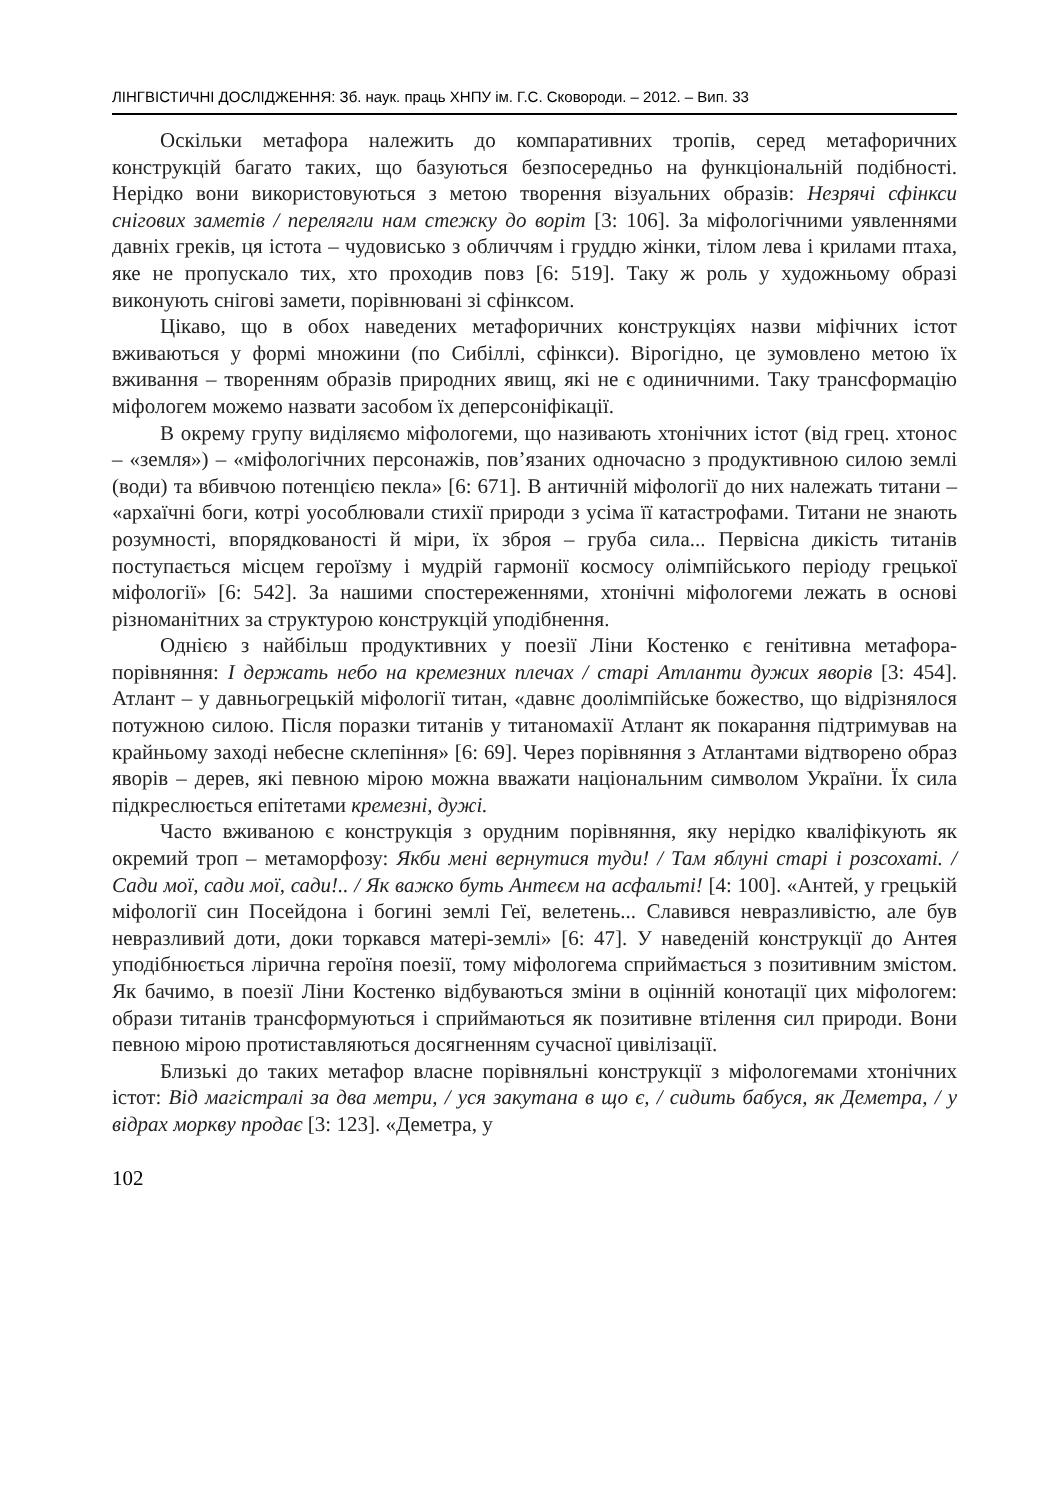ЛІНГВІСТИЧНІ ДОСЛІДЖЕННЯ: Зб. наук. праць ХНПУ ім. Г.С. Сковороди. – 2012. – Вип. 33
Оскільки метафора належить до компаративних тропів, серед метафоричних конструкцій багато таких, що базуються безпосередньо на функціональній подібності. Нерідко вони використовуються з метою творення візуальних образів: Незрячі сфінкси снігових заметів / перелягли нам стежку до воріт [3: 106]. За міфологічними уявленнями давніх греків, ця істота – чудовисько з обличчям і груддю жінки, тілом лева і крилами птаха, яке не пропускало тих, хто проходив повз [6: 519]. Таку ж роль у художньому образі виконують снігові замети, порівнювані зі сфінксом.
Цікаво, що в обох наведених метафоричних конструкціях назви міфічних істот вживаються у формі множини (по Сибіллі, сфінкси). Вірогідно, це зумовлено метою їх вживання – творенням образів природних явищ, які не є одиничними. Таку трансформацію міфологем можемо назвати засобом їх деперсоніфікації.
В окрему групу виділяємо міфологеми, що називають хтонічних істот (від грец. хтонос – «земля») – «міфологічних персонажів, пов’язаних одночасно з продуктивною силою землі (води) та вбивчою потенцією пекла» [6: 671]. В античній міфології до них належать титани – «архаїчні боги, котрі уособлювали стихії природи з усіма її катастрофами. Титани не знають розумності, впорядкованості й міри, їх зброя – груба сила... Первісна дикість титанів поступається місцем героїзму і мудрій гармонії космосу олімпійського періоду грецької міфології» [6: 542]. За нашими спостереженнями, хтонічні міфологеми лежать в основі різноманітних за структурою конструкцій уподібнення.
Однією з найбільш продуктивних у поезії Ліни Костенко є генітивна метафора-порівняння: І держать небо на кремезних плечах / старі Атланти дужих яворів [3: 454]. Атлант – у давньогрецькій міфології титан, «давнє доолімпійське божество, що відрізнялося потужною силою. Після поразки титанів у титаномахії Атлант як покарання підтримував на крайньому заході небесне склепіння» [6: 69]. Через порівняння з Атлантами відтворено образ яворів – дерев, які певною мірою можна вважати національним символом України. Їх сила підкреслюється епітетами кремезні, дужі.
Часто вживаною є конструкція з орудним порівняння, яку нерідко кваліфікують як окремий троп – метаморфозу: Якби мені вернутися туди! / Там яблуні старі і розсохаті. / Сади мої, сади мої, сади!.. / Як важко буть Антеєм на асфальті! [4: 100]. «Антей, у грецькій міфології син Посейдона і богині землі Геї, велетень... Славився невразливістю, але був невразливий доти, доки торкався матері-землі» [6: 47]. У наведеній конструкції до Антея уподібнюється лірична героїня поезії, тому міфологема сприймається з позитивним змістом. Як бачимо, в поезії Ліни Костенко відбуваються зміни в оцінній конотації цих міфологем: образи титанів трансформуються і сприймаються як позитивне втілення сил природи. Вони певною мірою протиставляються досягненням сучасної цивілізації.
Близькі до таких метафор власне порівняльні конструкції з міфологемами хтонічних істот: Від магістралі за два метри, / уся закутана в що є, / сидить бабуся, як Деметра, / у відрах моркву продає [3: 123]. «Деметра, у
102